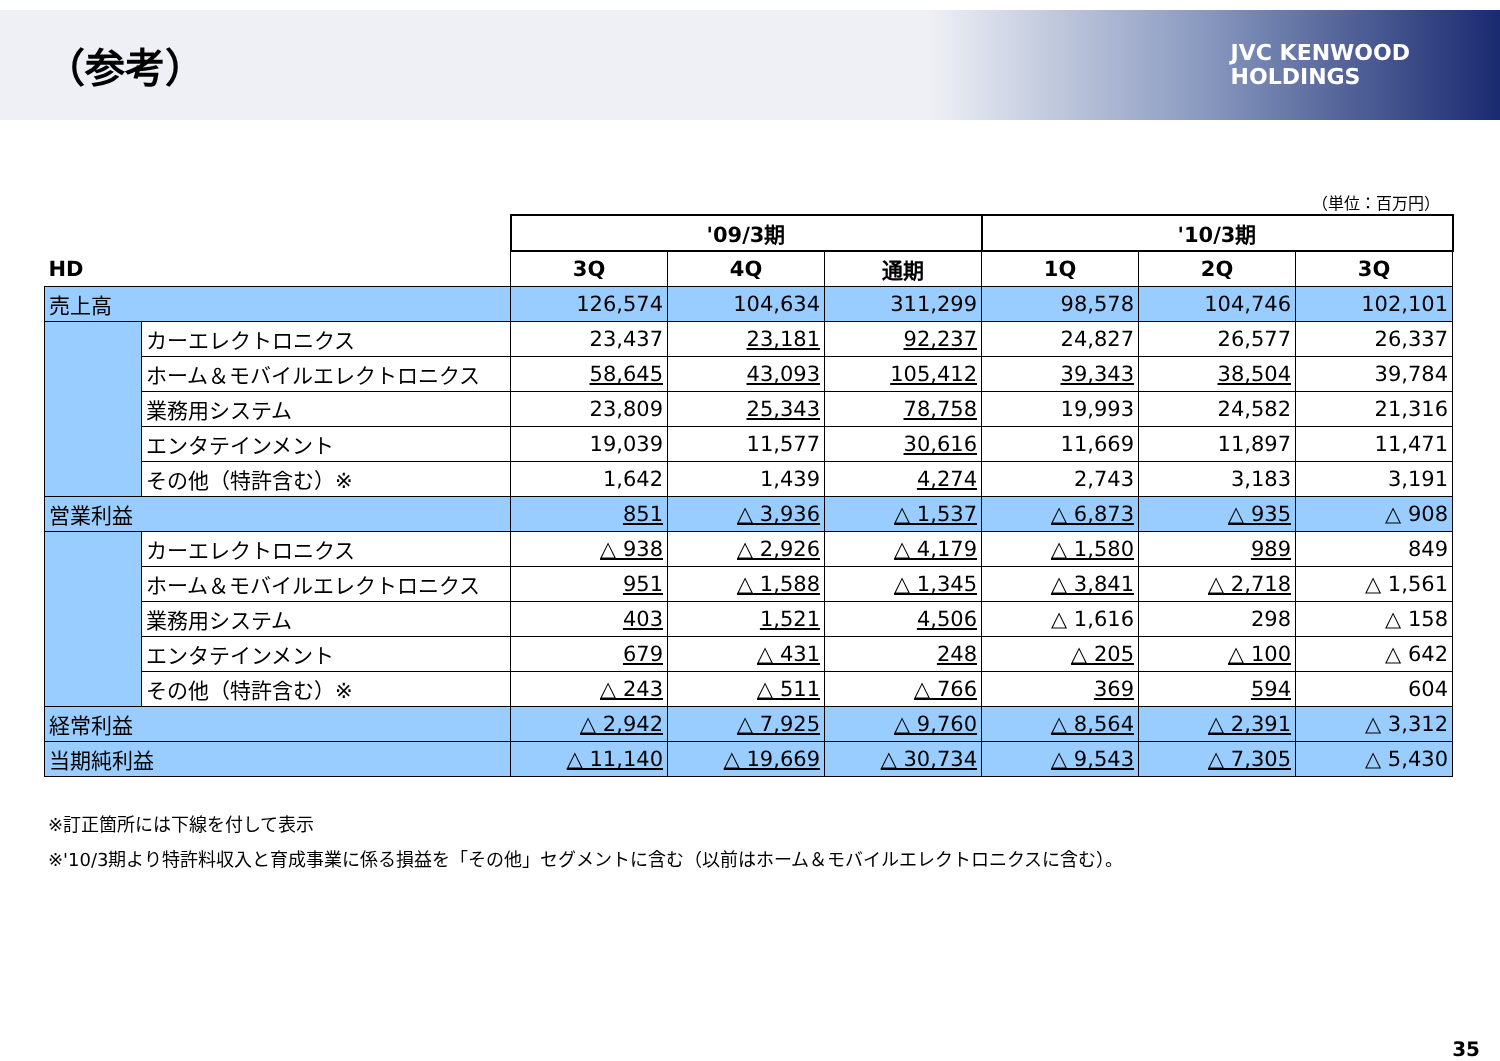（参考）
JVC KENWOOD
HOLDINGS
（単位：百万円）
| | | '09/3期 | | | '10/3期 | | |
| HD | | 3Q | 4Q | 通期 | 1Q | 2Q | 3Q |
| 売上高 | | 126,574 | 104,634 | 311,299 | 98,578 | 104,746 | 102,101 |
| | カーエレクトロニクス | 23,437 | 23,181 | 92,237 | 24,827 | 26,577 | 26,337 |
| | ホーム＆モバイルエレクトロニクス | 58,645 | 43,093 | 105,412 | 39,343 | 38,504 | 39,784 |
| | 業務用システム | 23,809 | 25,343 | 78,758 | 19,993 | 24,582 | 21,316 |
| | エンタテインメント | 19,039 | 11,577 | 30,616 | 11,669 | 11,897 | 11,471 |
| | その他（特許含む）※ | 1,642 | 1,439 | 4,274 | 2,743 | 3,183 | 3,191 |
| 営業利益 | | 851 | △ 3,936 | △ 1,537 | △ 6,873 | △ 935 | △ 908 |
| | カーエレクトロニクス | △ 938 | △ 2,926 | △ 4,179 | △ 1,580 | 989 | 849 |
| | ホーム＆モバイルエレクトロニクス | 951 | △ 1,588 | △ 1,345 | △ 3,841 | △ 2,718 | △ 1,561 |
| | 業務用システム | 403 | 1,521 | 4,506 | △ 1,616 | 298 | △ 158 |
| | エンタテインメント | 679 | △ 431 | 248 | △ 205 | △ 100 | △ 642 |
| | その他（特許含む）※ | △ 243 | △ 511 | △ 766 | 369 | 594 | 604 |
| 経常利益 | | △ 2,942 | △ 7,925 | △ 9,760 | △ 8,564 | △ 2,391 | △ 3,312 |
| 当期純利益 | | △ 11,140 | △ 19,669 | △ 30,734 | △ 9,543 | △ 7,305 | △ 5,430 |
※訂正箇所には下線を付して表示
※'10/3期より特許料収入と育成事業に係る損益を「その他」セグメントに含む（以前はホーム＆モバイルエレクトロニクスに含む）。
35